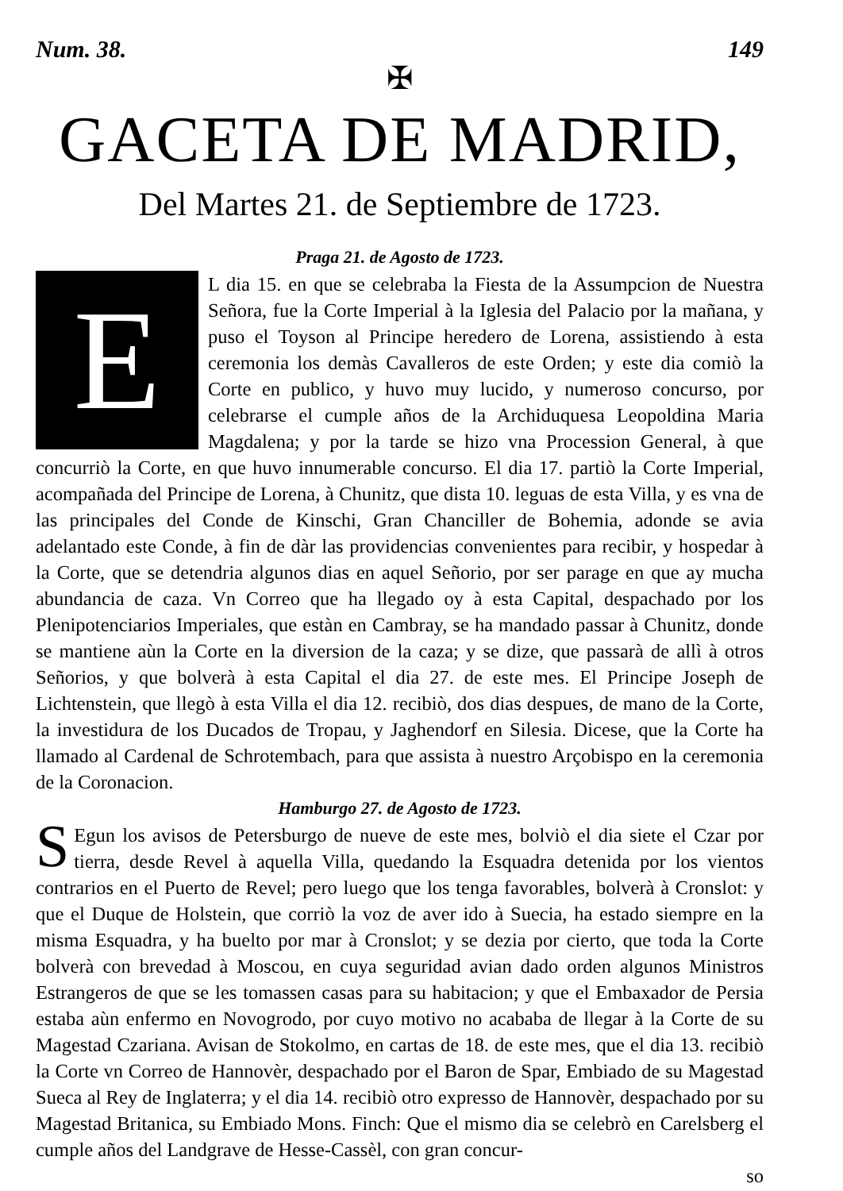Num. 38. 149
✠
GACETA DE MADRID,
Del Martes 21. de Septiembre de 1723.
Praga 21. de Agosto de 1723.
EL dia 15. en que se celebraba la Fiesta de la Assumpcion de Nuestra Señora, fue la Corte Imperial à la Iglesia del Palacio por la mañana, y puso el Toyson al Principe heredero de Lorena, assistiendo à esta ceremonia los demàs Cavalleros de este Orden; y este dia comiò la Corte en publico, y huvo muy lucido, y numeroso concurso, por celebrarse el cumple años de la Archiduquesa Leopoldina Maria Magdalena; y por la tarde se hizo vna Procession General, à que concurriò la Corte, en que huvo innumerable concurso. El dia 17. partiò la Corte Imperial, acompañada del Principe de Lorena, à Chunitz, que dista 10. leguas de esta Villa, y es vna de las principales del Conde de Kinschi, Gran Chanciller de Bohemia, adonde se avia adelantado este Conde, à fin de dàr las providencias convenientes para recibir, y hospedar à la Corte, que se detendria algunos dias en aquel Señorio, por ser parage en que ay mucha abundancia de caza. Vn Correo que ha llegado oy à esta Capital, despachado por los Plenipotenciarios Imperiales, que estàn en Cambray, se ha mandado passar à Chunitz, donde se mantiene aùn la Corte en la diversion de la caza; y se dize, que passarà de allì à otros Señorios, y que bolverà à esta Capital el dia 27. de este mes. El Principe Joseph de Lichtenstein, que llegò à esta Villa el dia 12. recibiò, dos dias despues, de mano de la Corte, la investidura de los Ducados de Tropau, y Jaghendorf en Silesia. Dicese, que la Corte ha llamado al Cardenal de Schrotembach, para que assista à nuestro Arçobispo en la ceremonia de la Coronacion.
Hamburgo 27. de Agosto de 1723.
SEgun los avisos de Petersburgo de nueve de este mes, bolviò el dia siete el Czar por tierra, desde Revel à aquella Villa, quedando la Esquadra detenida por los vientos contrarios en el Puerto de Revel; pero luego que los tenga favorables, bolverà à Cronslot: y que el Duque de Holstein, que corriò la voz de aver ido à Suecia, ha estado siempre en la misma Esquadra, y ha buelto por mar à Cronslot; y se dezia por cierto, que toda la Corte bolverà con brevedad à Moscou, en cuya seguridad avian dado orden algunos Ministros Estrangeros de que se les tomassen casas para su habitacion; y que el Embaxador de Persia estaba aùn enfermo en Novogrodo, por cuyo motivo no acababa de llegar à la Corte de su Magestad Czariana. Avisan de Stokolmo, en cartas de 18. de este mes, que el dia 13. recibiò la Corte vn Correo de Hannovèr, despachado por el Baron de Spar, Embiado de su Magestad Sueca al Rey de Inglaterra; y el dia 14. recibiò otro expresso de Hannovèr, despachado por su Magestad Britanica, su Embiado Mons. Finch: Que el mismo dia se celebrò en Carelsberg el cumple años del Landgrave de Hesse-Cassèl, con gran concur-
so